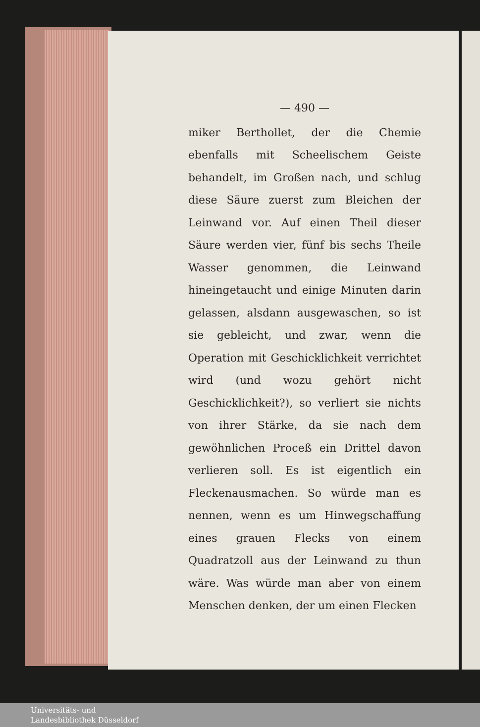— 490 —
miker Berthollet, der die Chemie ebenfalls mit Scheelischem Geiste behandelt, im Großen nach, und schlug diese Säure zuerst zum Bleichen der Leinwand vor. Auf einen Theil dieser Säure werden vier, fünf bis sechs Theile Wasser genommen, die Leinwand hineingetaucht und einige Minuten darin gelassen, alsdann ausgewaschen, so ist sie gebleicht, und zwar, wenn die Operation mit Geschicklichkeit verrichtet wird (und wozu gehört nicht Geschicklichkeit?), so verliert sie nichts von ihrer Stärke, da sie nach dem gewöhnlichen Proceß ein Drittel davon verlieren soll. Es ist eigentlich ein Fleckenausmachen. So würde man es nennen, wenn es um Hinwegschaffung eines grauen Flecks von einem Quadratzoll aus der Leinwand zu thun wäre. Was würde man aber von einem Menschen denken, der um einen Flecken
Universitäts- und
Landesbibliothek Düsseldorf